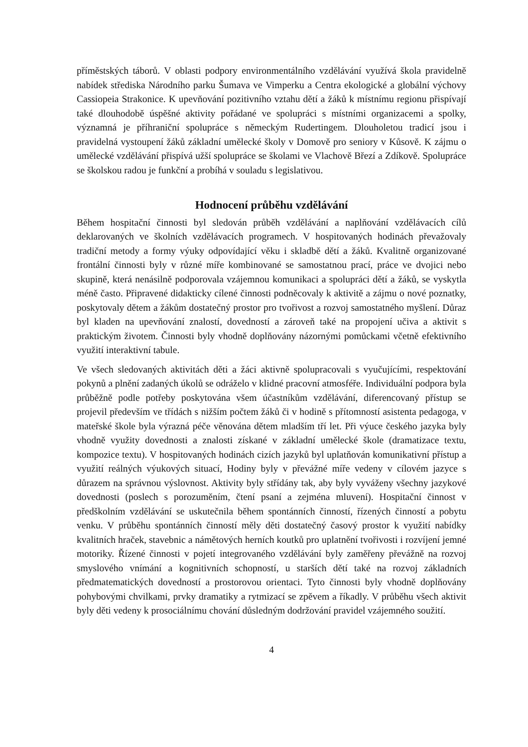příměstských táborů. V oblasti podpory environmentálního vzdělávání využívá škola pravidelně nabídek střediska Národního parku Šumava ve Vimperku a Centra ekologické a globální výchovy Cassiopeia Strakonice. K upevňování pozitivního vztahu dětí a žáků k místnímu regionu přispívají také dlouhodobě úspěšné aktivity pořádané ve spolupráci s místními organizacemi a spolky, významná je příhraniční spolupráce s německým Ruderting­em. Dlouholetou tradicí jsou i pravidelná vystoupení žáků základní umělecké školy v Domově pro seniory v Kůsově. K zájmu o umělecké vzdělávání přispívá užší spolupráce se školami ve Vlachově Březí a Zdíkově. Spolupráce se školskou radou je funkční a probíhá v souladu s legislativou.
Hodnocení průběhu vzdělávání
Během hospitační činnosti byl sledován průběh vzdělávání a naplňování vzdělávacích cílů deklarovaných ve školních vzdělávacích programech. V hospitovaných hodinách převažovaly tradiční metody a formy výuky odpovídající věku i skladbě dětí a žáků. Kvalitně organizované frontální činnosti byly v různé míře kombinované se samostatnou prací, práce ve dvojici nebo skupině, která nenásilně podporovala vzájemnou komunikaci a spolupráci dětí a žáků, se vyskytla méně často. Připravené didakticky cílené činnosti podněcovaly k aktivitě a zájmu o nové poznatky, poskytovaly dětem a žákům dostatečný prostor pro tvořivost a rozvoj samostatného myšlení. Důraz byl kladen na upevňování znalostí, dovedností a zároveň také na propojení učiva a aktivit s praktickým životem. Činnosti byly vhodně doplňovány názornými pomůckami včetně efektivního využití interaktivní tabule.
Ve všech sledovaných aktivitách děti a žáci aktivně spolupracovali s vyučujícími, respektování pokynů a plnění zadaných úkolů se odráželo v klidné pracovní atmosféře. Individuální podpora byla průběžně podle potřeby poskytována všem účastníkům vzdělávání, diferencovaný přístup se projevil především ve třídách s nižším počtem žáků či v hodině s přítomností asistenta pedagoga, v mateřské škole byla výrazná péče věnována dětem mladším tří let. Při výuce českého jazyka byly vhodně využity dovednosti a znalosti získané v základní umělecké škole (dramatizace textu, kompozice textu). V hospitovaných hodinách cizích jazyků byl uplatňován komunikativní přístup a využití reálných výukových situací, Hodiny byly v převážné míře vedeny v cílovém jazyce s důrazem na správnou výslovnost. Aktivity byly střídány tak, aby byly vyváženy všechny jazykové dovednosti (poslech s porozuměním, čtení psaní a zejména mluvení). Hospitační činnost v předškolním vzdělávání se uskutečnila během spontánních činností, řízených činností a pobytu venku. V průběhu spontánních činností měly děti dostatečný časový prostor k využití nabídky kvalitních hraček, stavebnic a námětových herních koutků pro uplatnění tvořivosti i rozvíjení jemné motoriky. Řízené činnosti v pojetí integrovaného vzdělávání byly zaměřeny převážně na rozvoj smyslového vnímání a kognitivních schopností, u starších dětí také na rozvoj základních předmatematických dovedností a prostorovou orientaci. Tyto činnosti byly vhodně doplňovány pohybovými chvilkami, prvky dramatiky a rytmizací se zpěvem a říkadly. V průběhu všech aktivit byly děti vedeny k prosociálnímu chování důsledným dodržování pravidel vzájemného soužití.
4